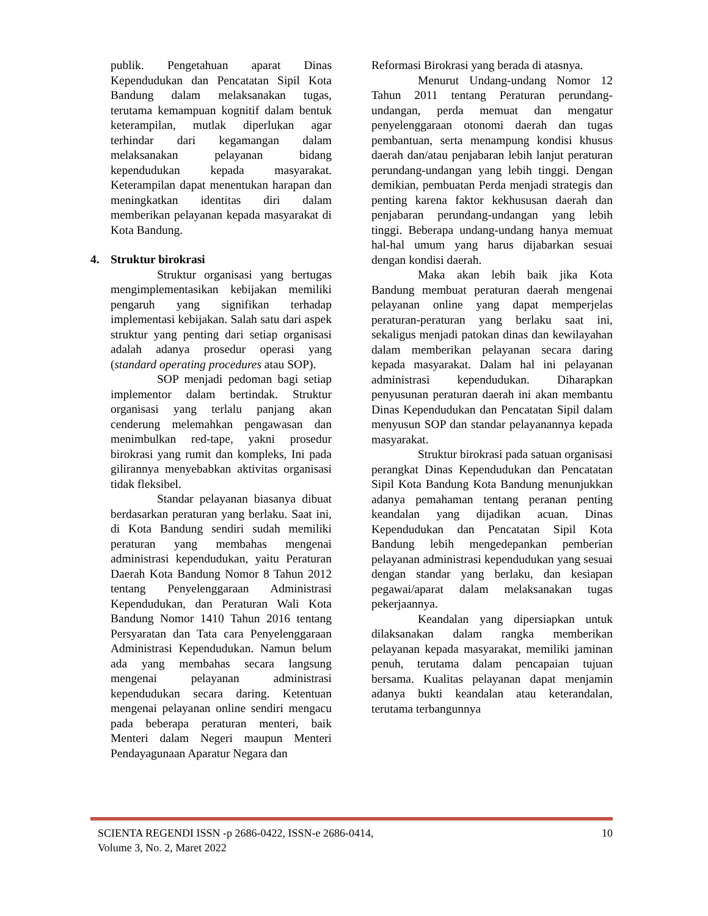publik. Pengetahuan aparat Dinas Kependudukan dan Pencatatan Sipil Kota Bandung dalam melaksanakan tugas, terutama kemampuan kognitif dalam bentuk keterampilan, mutlak diperlukan agar terhindar dari kegamangan dalam melaksanakan pelayanan bidang kependudukan kepada masyarakat. Keterampilan dapat menentukan harapan dan meningkatkan identitas diri dalam memberikan pelayanan kepada masyarakat di Kota Bandung.
4. Struktur birokrasi
Struktur organisasi yang bertugas mengimplementasikan kebijakan memiliki pengaruh yang signifikan terhadap implementasi kebijakan. Salah satu dari aspek struktur yang penting dari setiap organisasi adalah adanya prosedur operasi yang (standard operating procedures atau SOP).
SOP menjadi pedoman bagi setiap implementor dalam bertindak. Struktur organisasi yang terlalu panjang akan cenderung melemahkan pengawasan dan menimbulkan red-tape, yakni prosedur birokrasi yang rumit dan kompleks, Ini pada gilirannya menyebabkan aktivitas organisasi tidak fleksibel.
Standar pelayanan biasanya dibuat berdasarkan peraturan yang berlaku. Saat ini, di Kota Bandung sendiri sudah memiliki peraturan yang membahas mengenai administrasi kependudukan, yaitu Peraturan Daerah Kota Bandung Nomor 8 Tahun 2012 tentang Penyelenggaraan Administrasi Kependudukan, dan Peraturan Wali Kota Bandung Nomor 1410 Tahun 2016 tentang Persyaratan dan Tata cara Penyelenggaraan Administrasi Kependudukan. Namun belum ada yang membahas secara langsung mengenai pelayanan administrasi kependudukan secara daring. Ketentuan mengenai pelayanan online sendiri mengacu pada beberapa peraturan menteri, baik Menteri dalam Negeri maupun Menteri Pendayagunaan Aparatur Negara dan
Reformasi Birokrasi yang berada di atasnya.
Menurut Undang-undang Nomor 12 Tahun 2011 tentang Peraturan perundang-undangan, perda memuat dan mengatur penyelenggaraan otonomi daerah dan tugas pembantuan, serta menampung kondisi khusus daerah dan/atau penjabaran lebih lanjut peraturan perundang-undangan yang lebih tinggi. Dengan demikian, pembuatan Perda menjadi strategis dan penting karena faktor kekhususan daerah dan penjabaran perundang-undangan yang lebih tinggi. Beberapa undang-undang hanya memuat hal-hal umum yang harus dijabarkan sesuai dengan kondisi daerah.
Maka akan lebih baik jika Kota Bandung membuat peraturan daerah mengenai pelayanan online yang dapat memperjelas peraturan-peraturan yang berlaku saat ini, sekaligus menjadi patokan dinas dan kewilayahan dalam memberikan pelayanan secara daring kepada masyarakat. Dalam hal ini pelayanan administrasi kependudukan. Diharapkan penyusunan peraturan daerah ini akan membantu Dinas Kependudukan dan Pencatatan Sipil dalam menyusun SOP dan standar pelayanannya kepada masyarakat.
Struktur birokrasi pada satuan organisasi perangkat Dinas Kependudukan dan Pencatatan Sipil Kota Bandung Kota Bandung menunjukkan adanya pemahaman tentang peranan penting keandalan yang dijadikan acuan. Dinas Kependudukan dan Pencatatan Sipil Kota Bandung lebih mengedepankan pemberian pelayanan administrasi kependudukan yang sesuai dengan standar yang berlaku, dan kesiapan pegawai/aparat dalam melaksanakan tugas pekerjaannya.
Keandalan yang dipersiapkan untuk dilaksanakan dalam rangka memberikan pelayanan kepada masyarakat, memiliki jaminan penuh, terutama dalam pencapaian tujuan bersama. Kualitas pelayanan dapat menjamin adanya bukti keandalan atau keterandalan, terutama terbangunnya
SCIENTA REGENDI ISSN -p 2686-0422, ISSN-e 2686-0414,
Volume 3, No. 2, Maret 2022
10